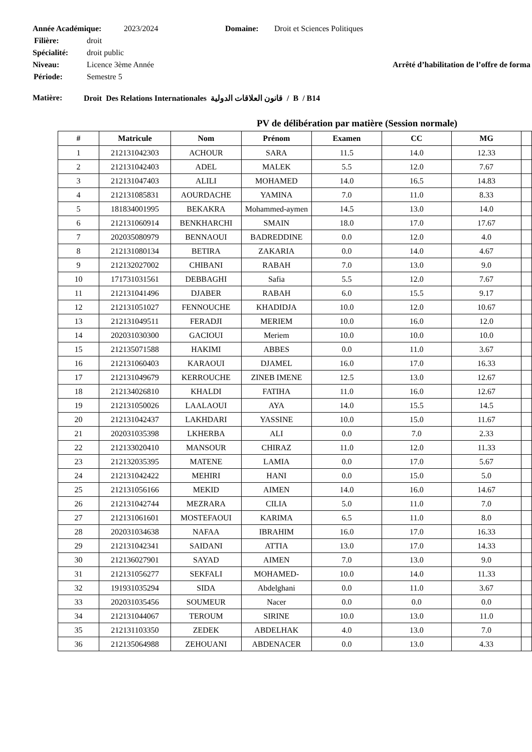Année Académique: 2023/2024 Domaine: Droit et Sciences Politiques
Filière: droit
Spécialité: droit public
Niveau: Licence 3ème Année Arrêté d’habilitation de l’offre de forma
Période: Semestre 5
Matière: Droit Des Relations Internationales قانون العلاقات الدولية / B / B14
PV de délibération par matière (Session normale)
| # | Matricule | Nom | Prénom | Examen | CC | MG | |
| --- | --- | --- | --- | --- | --- | --- | --- |
| 1 | 212131042303 | ACHOUR | SARA | 11.5 | 14.0 | 12.33 | |
| 2 | 212131042403 | ADEL | MALEK | 5.5 | 12.0 | 7.67 | |
| 3 | 212131047403 | ALILI | MOHAMED | 14.0 | 16.5 | 14.83 | |
| 4 | 212131085831 | AOURDACHE | YAMINA | 7.0 | 11.0 | 8.33 | |
| 5 | 181834001995 | BEKAKRA | Mohammed-aymen | 14.5 | 13.0 | 14.0 | |
| 6 | 212131060914 | BENKHARCHI | SMAIN | 18.0 | 17.0 | 17.67 | |
| 7 | 202035080979 | BENNAOUI | BADREDDINE | 0.0 | 12.0 | 4.0 | |
| 8 | 212131080134 | BETIRA | ZAKARIA | 0.0 | 14.0 | 4.67 | |
| 9 | 212132027002 | CHIBANI | RABAH | 7.0 | 13.0 | 9.0 | |
| 10 | 171731031561 | DEBBAGHI | Safia | 5.5 | 12.0 | 7.67 | |
| 11 | 212131041496 | DJABER | RABAH | 6.0 | 15.5 | 9.17 | |
| 12 | 212131051027 | FENNOUCHE | KHADIDJA | 10.0 | 12.0 | 10.67 | |
| 13 | 212131049511 | FERADJI | MERIEM | 10.0 | 16.0 | 12.0 | |
| 14 | 202031030300 | GACIOUI | Meriem | 10.0 | 10.0 | 10.0 | |
| 15 | 212135071588 | HAKIMI | ABBES | 0.0 | 11.0 | 3.67 | |
| 16 | 212131060403 | KARAOUI | DJAMEL | 16.0 | 17.0 | 16.33 | |
| 17 | 212131049679 | KERROUCHE | ZINEB IMENE | 12.5 | 13.0 | 12.67 | |
| 18 | 212134026810 | KHALDI | FATIHA | 11.0 | 16.0 | 12.67 | |
| 19 | 212131050026 | LAALAOUI | AYA | 14.0 | 15.5 | 14.5 | |
| 20 | 212131042437 | LAKHDARI | YASSINE | 10.0 | 15.0 | 11.67 | |
| 21 | 202031035398 | LKHERBA | ALI | 0.0 | 7.0 | 2.33 | |
| 22 | 212133020410 | MANSOUR | CHIRAZ | 11.0 | 12.0 | 11.33 | |
| 23 | 212132035395 | MATENE | LAMIA | 0.0 | 17.0 | 5.67 | |
| 24 | 212131042422 | MEHIRI | HANI | 0.0 | 15.0 | 5.0 | |
| 25 | 212131056166 | MEKID | AIMEN | 14.0 | 16.0 | 14.67 | |
| 26 | 212131042744 | MEZRARA | CILIA | 5.0 | 11.0 | 7.0 | |
| 27 | 212131061601 | MOSTEFAOUI | KARIMA | 6.5 | 11.0 | 8.0 | |
| 28 | 202031034638 | NAFAA | IBRAHIM | 16.0 | 17.0 | 16.33 | |
| 29 | 212131042341 | SAIDANI | ATTIA | 13.0 | 17.0 | 14.33 | |
| 30 | 212136027901 | SAYAD | AIMEN | 7.0 | 13.0 | 9.0 | |
| 31 | 212131056277 | SEKFALI | MOHAMED- | 10.0 | 14.0 | 11.33 | |
| 32 | 191931035294 | SIDA | Abdelghani | 0.0 | 11.0 | 3.67 | |
| 33 | 202031035456 | SOUMEUR | Nacer | 0.0 | 0.0 | 0.0 | |
| 34 | 212131044067 | TEROUM | SIRINE | 10.0 | 13.0 | 11.0 | |
| 35 | 212131103350 | ZEDEK | ABDELHAK | 4.0 | 13.0 | 7.0 | |
| 36 | 212135064988 | ZEHOUANI | ABDENACER | 0.0 | 13.0 | 4.33 | |